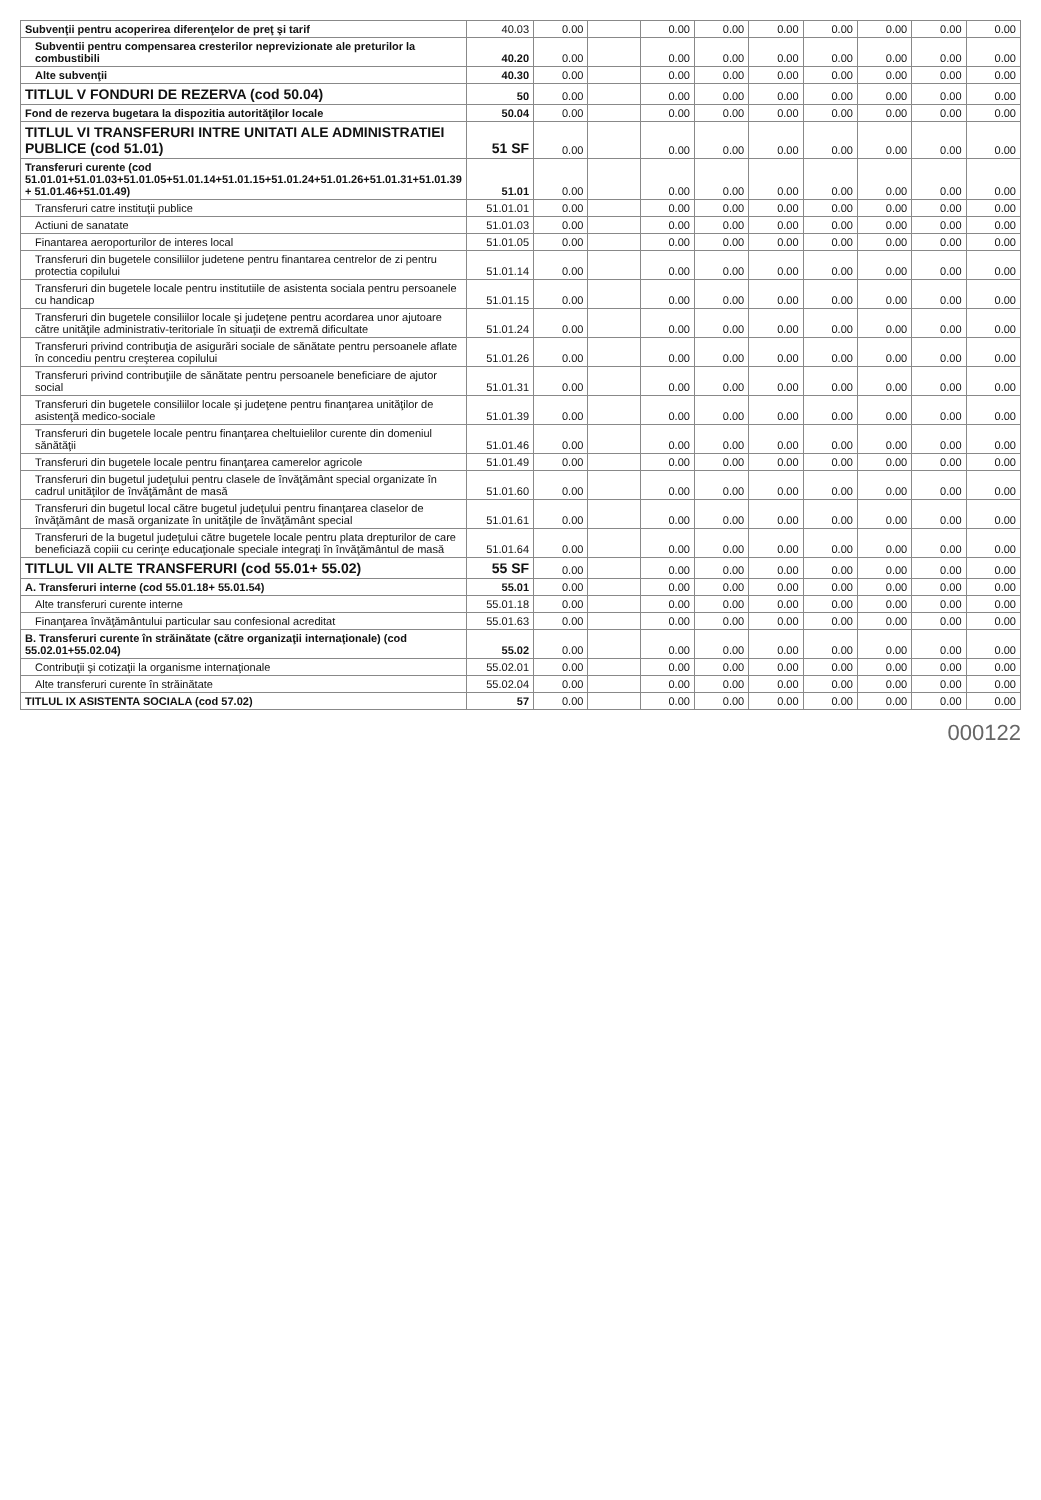| Subvenţii pentru acoperirea diferenţelor de preţ şi tarif | 40.03 | 0.00 | | 0.00 | 0.00 | 0.00 | 0.00 | 0.00 | 0.00 | 0.00 |
| Subventii pentru compensarea cresterilor neprevizionate ale preturilor la combustibili | 40.20 | 0.00 | | 0.00 | 0.00 | 0.00 | 0.00 | 0.00 | 0.00 | 0.00 |
| Alte subvenţii | 40.30 | 0.00 | | 0.00 | 0.00 | 0.00 | 0.00 | 0.00 | 0.00 | 0.00 |
| TITLUL V FONDURI DE REZERVA (cod 50.04) | 50 | 0.00 | | 0.00 | 0.00 | 0.00 | 0.00 | 0.00 | 0.00 | 0.00 |
| Fond de rezerva bugetara la dispozitia autorităţilor locale | 50.04 | 0.00 | | 0.00 | 0.00 | 0.00 | 0.00 | 0.00 | 0.00 | 0.00 |
| TITLUL VI TRANSFERURI INTRE UNITATI ALE ADMINISTRATIEI PUBLICE (cod 51.01) | 51 SF | 0.00 | | 0.00 | 0.00 | 0.00 | 0.00 | 0.00 | 0.00 | 0.00 |
| Transferuri curente (cod 51.01.01+51.01.03+51.01.05+51.01.14+51.01.15+51.01.24+51.01.26+51.01.31+51.01.39 + 51.01.46+51.01.49) | 51.01 | 0.00 | | 0.00 | 0.00 | 0.00 | 0.00 | 0.00 | 0.00 | 0.00 |
| Transferuri catre instituţii publice | 51.01.01 | 0.00 | | 0.00 | 0.00 | 0.00 | 0.00 | 0.00 | 0.00 | 0.00 |
| Actiuni de sanatate | 51.01.03 | 0.00 | | 0.00 | 0.00 | 0.00 | 0.00 | 0.00 | 0.00 | 0.00 |
| Finantarea aeroporturilor de interes local | 51.01.05 | 0.00 | | 0.00 | 0.00 | 0.00 | 0.00 | 0.00 | 0.00 | 0.00 |
| Transferuri din bugetele consiliilor judetene pentru finantarea centrelor de zi pentru protectia copilului | 51.01.14 | 0.00 | | 0.00 | 0.00 | 0.00 | 0.00 | 0.00 | 0.00 | 0.00 |
| Transferuri din bugetele locale pentru institutiile de asistenta sociala pentru persoanele cu handicap | 51.01.15 | 0.00 | | 0.00 | 0.00 | 0.00 | 0.00 | 0.00 | 0.00 | 0.00 |
| Transferuri din bugetele consiliilor locale şi judeţene pentru acordarea unor ajutoare către unităţile administrativ-teritoriale în situaţii de extremă dificultate | 51.01.24 | 0.00 | | 0.00 | 0.00 | 0.00 | 0.00 | 0.00 | 0.00 | 0.00 |
| Transferuri privind contribuţia de asigurări sociale de sănătate pentru persoanele aflate în concediu pentru creşterea copilului | 51.01.26 | 0.00 | | 0.00 | 0.00 | 0.00 | 0.00 | 0.00 | 0.00 | 0.00 |
| Transferuri privind contribuţiile de sănătate pentru persoanele beneficiare de ajutor social | 51.01.31 | 0.00 | | 0.00 | 0.00 | 0.00 | 0.00 | 0.00 | 0.00 | 0.00 |
| Transferuri din bugetele consiliilor locale şi judeţene pentru finanţarea unităţilor de asistenţă medico-sociale | 51.01.39 | 0.00 | | 0.00 | 0.00 | 0.00 | 0.00 | 0.00 | 0.00 | 0.00 |
| Transferuri din bugetele locale pentru finanţarea cheltuielilor curente din domeniul sănătăţii | 51.01.46 | 0.00 | | 0.00 | 0.00 | 0.00 | 0.00 | 0.00 | 0.00 | 0.00 |
| Transferuri din bugetele locale pentru finanţarea camerelor agricole | 51.01.49 | 0.00 | | 0.00 | 0.00 | 0.00 | 0.00 | 0.00 | 0.00 | 0.00 |
| Transferuri din bugetul judeţului pentru clasele de învăţământ special organizate în cadrul unităţilor de învăţământ de masă | 51.01.60 | 0.00 | | 0.00 | 0.00 | 0.00 | 0.00 | 0.00 | 0.00 | 0.00 |
| Transferuri din bugetul local către bugetul judeţului pentru finanţarea claselor de învăţământ de masă organizate în unităţile de învăţământ special | 51.01.61 | 0.00 | | 0.00 | 0.00 | 0.00 | 0.00 | 0.00 | 0.00 | 0.00 |
| Transferuri de la bugetul judeţului către bugetele locale pentru plata drepturilor de care beneficiază copiii cu cerinţe educaţionale speciale integraţi în învăţământul de masă | 51.01.64 | 0.00 | | 0.00 | 0.00 | 0.00 | 0.00 | 0.00 | 0.00 | 0.00 |
| TITLUL VII ALTE TRANSFERURI (cod 55.01+ 55.02) | 55 SF | 0.00 | | 0.00 | 0.00 | 0.00 | 0.00 | 0.00 | 0.00 | 0.00 |
| A. Transferuri interne (cod 55.01.18+ 55.01.54) | 55.01 | 0.00 | | 0.00 | 0.00 | 0.00 | 0.00 | 0.00 | 0.00 | 0.00 |
| Alte transferuri curente interne | 55.01.18 | 0.00 | | 0.00 | 0.00 | 0.00 | 0.00 | 0.00 | 0.00 | 0.00 |
| Finanţarea învăţământului particular sau confesional acreditat | 55.01.63 | 0.00 | | 0.00 | 0.00 | 0.00 | 0.00 | 0.00 | 0.00 | 0.00 |
| B. Transferuri curente în străinătate (către organizaţii internaţionale) (cod 55.02.01+55.02.04) | 55.02 | 0.00 | | 0.00 | 0.00 | 0.00 | 0.00 | 0.00 | 0.00 | 0.00 |
| Contribuţii şi cotizaţii la organisme internaţionale | 55.02.01 | 0.00 | | 0.00 | 0.00 | 0.00 | 0.00 | 0.00 | 0.00 | 0.00 |
| Alte transferuri curente în străinătate | 55.02.04 | 0.00 | | 0.00 | 0.00 | 0.00 | 0.00 | 0.00 | 0.00 | 0.00 |
| TITLUL IX ASISTENTA SOCIALA (cod 57.02) | 57 | 0.00 | | 0.00 | 0.00 | 0.00 | 0.00 | 0.00 | 0.00 | 0.00 |
000122